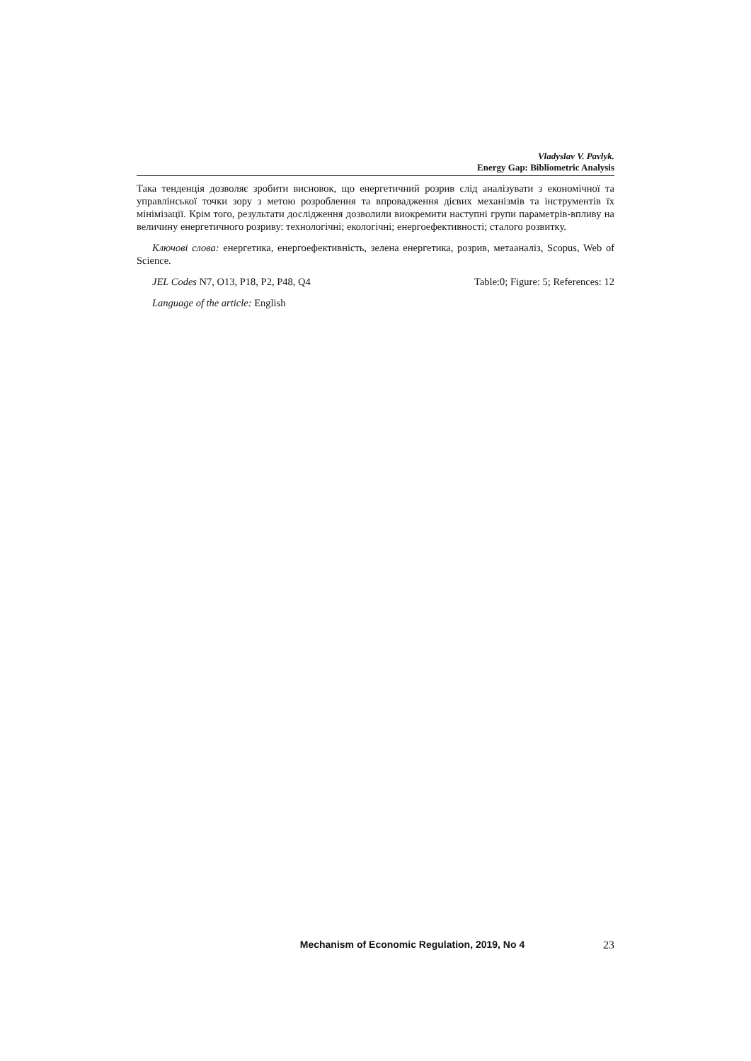Vladyslav V. Pavlyk.
Energy Gap: Bibliometric Analysis
Така тенденція дозволяє зробити висновок, що енергетичний розрив слід аналізувати з економічної та управлінської точки зору з метою розроблення та впровадження дієвих механізмів та інструментів їх мінімізації. Крім того, результати дослідження дозволили виокремити наступні групи параметрів-впливу на величину енергетичного розриву: технологічні; екологічні; енергоефективності; сталого розвитку.
Ключові слова: енергетика, енергоефективність, зелена енергетика, розрив, метааналіз, Scopus, Web of Science.
JEL Codes N7, O13, P18, P2, P48, Q4 Table:0; Figure: 5; References: 12
Language of the article: English
Mechanism of Economic Regulation, 2019, No 4 23